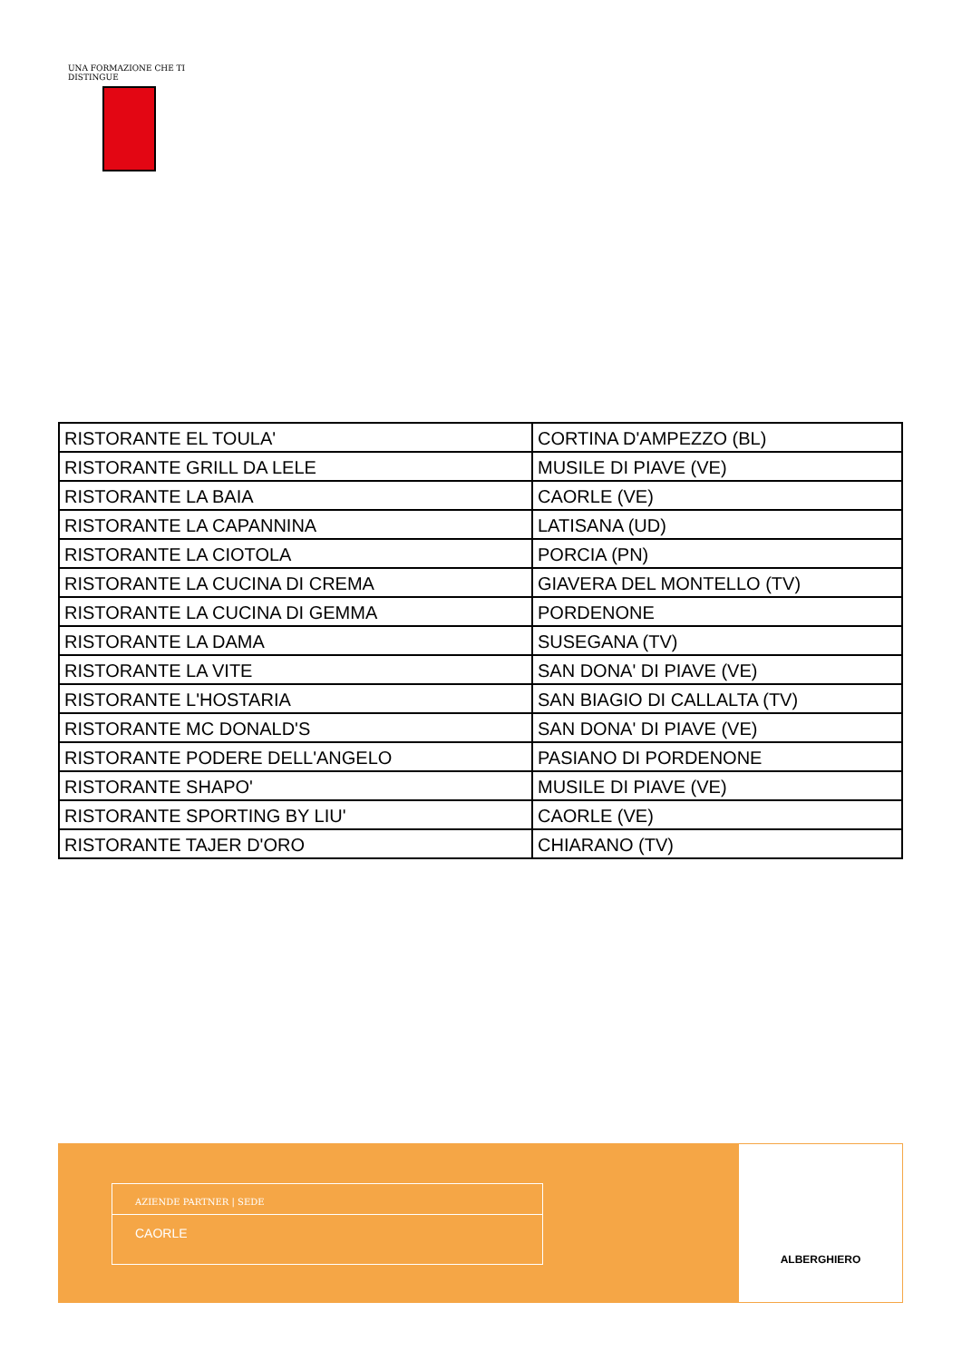UNA FORMAZIONE CHE TI DISTINGUE
| RISTORANTE EL TOULA' | CORTINA D'AMPEZZO (BL) |
| RISTORANTE GRILL DA LELE | MUSILE DI PIAVE (VE) |
| RISTORANTE LA BAIA | CAORLE (VE) |
| RISTORANTE LA CAPANNINA | LATISANA (UD) |
| RISTORANTE LA CIOTOLA | PORCIA (PN) |
| RISTORANTE LA CUCINA DI CREMA | GIAVERA DEL MONTELLO (TV) |
| RISTORANTE LA CUCINA DI GEMMA | PORDENONE |
| RISTORANTE LA DAMA | SUSEGANA (TV) |
| RISTORANTE LA VITE | SAN DONA' DI PIAVE (VE) |
| RISTORANTE L'HOSTARIA | SAN BIAGIO DI CALLALTA (TV) |
| RISTORANTE MC DONALD'S | SAN DONA' DI PIAVE (VE) |
| RISTORANTE PODERE DELL'ANGELO | PASIANO DI PORDENONE |
| RISTORANTE SHAPO' | MUSILE DI PIAVE (VE) |
| RISTORANTE SPORTING BY LIU' | CAORLE (VE) |
| RISTORANTE TAJER D'ORO | CHIARANO (TV) |
AZIENDE PARTNER | SEDE
CAORLE
ALBERGHIERO